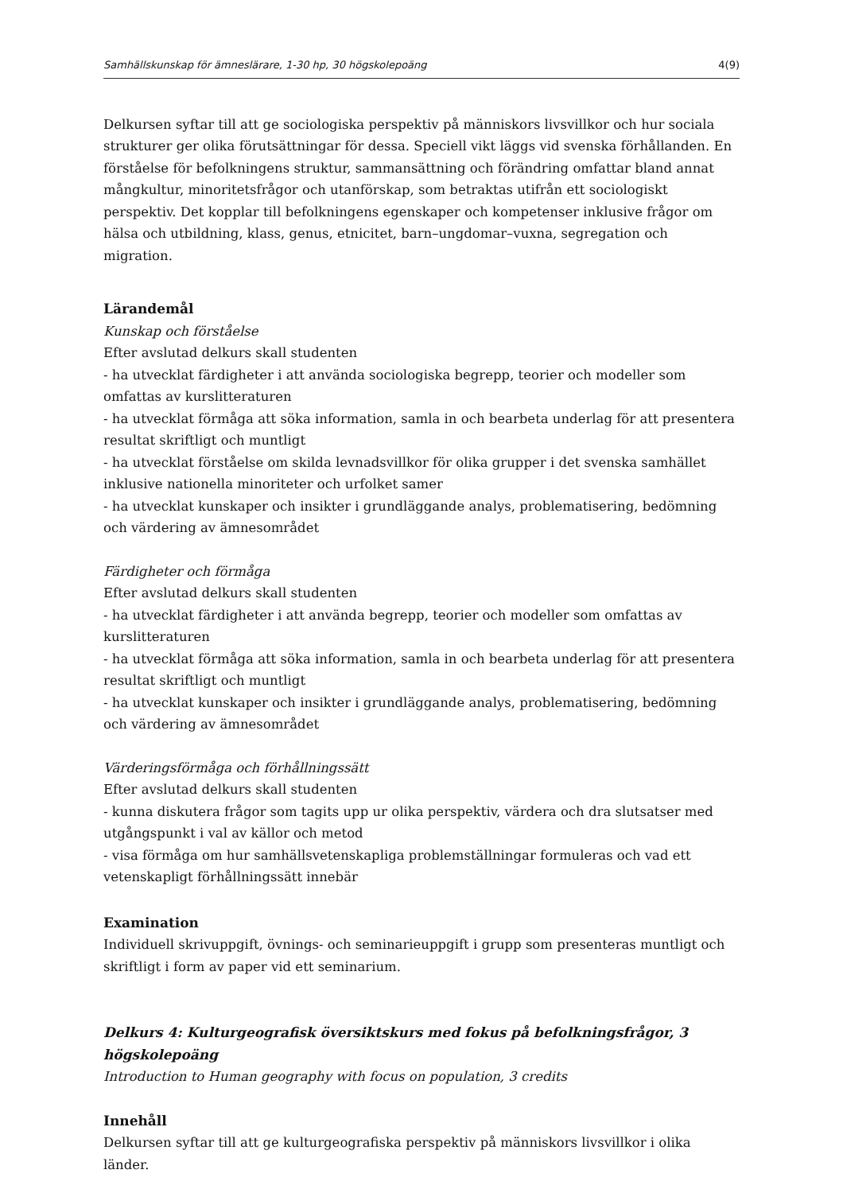Samhällskunskap för ämneslärare, 1-30 hp, 30 högskolepoäng 4(9)
Delkursen syftar till att ge sociologiska perspektiv på människors livsvillkor och hur sociala strukturer ger olika förutsättningar för dessa. Speciell vikt läggs vid svenska förhållanden. En förståelse för befolkningens struktur, sammansättning och förändring omfattar bland annat mångkultur, minoritetsfrågor och utanförskap, som betraktas utifrån ett sociologiskt perspektiv. Det kopplar till befolkningens egenskaper och kompetenser inklusive frågor om hälsa och utbildning, klass, genus, etnicitet, barn–ungdomar–vuxna, segregation och migration.
Lärandemål
Kunskap och förståelse
Efter avslutad delkurs skall studenten
- ha utvecklat färdigheter i att använda sociologiska begrepp, teorier och modeller som omfattas av kurslitteraturen
- ha utvecklat förmåga att söka information, samla in och bearbeta underlag för att presentera resultat skriftligt och muntligt
- ha utvecklat förståelse om skilda levnadsvillkor för olika grupper i det svenska samhället inklusive nationella minoriteter och urfolket samer
- ha utvecklat kunskaper och insikter i grundläggande analys, problematisering, bedömning och värdering av ämnesområdet
Färdigheter och förmåga
Efter avslutad delkurs skall studenten
- ha utvecklat färdigheter i att använda begrepp, teorier och modeller som omfattas av kurslitteraturen
- ha utvecklat förmåga att söka information, samla in och bearbeta underlag för att presentera resultat skriftligt och muntligt
- ha utvecklat kunskaper och insikter i grundläggande analys, problematisering, bedömning och värdering av ämnesområdet
Värderingsförmåga och förhållningssätt
Efter avslutad delkurs skall studenten
- kunna diskutera frågor som tagits upp ur olika perspektiv, värdera och dra slutsatser med utgångspunkt i val av källor och metod
- visa förmåga om hur samhällsvetenskapliga problemställningar formuleras och vad ett vetenskapligt förhållningssätt innebär
Examination
Individuell skrivuppgift, övnings- och seminarieuppgift i grupp som presenteras muntligt och skriftligt i form av paper vid ett seminarium.
Delkurs 4: Kulturgeografisk översiktskurs med fokus på befolkningsfrågor, 3 högskolepoäng
Introduction to Human geography with focus on population, 3 credits
Innehåll
Delkursen syftar till att ge kulturgeografiska perspektiv på människors livsvillkor i olika länder.